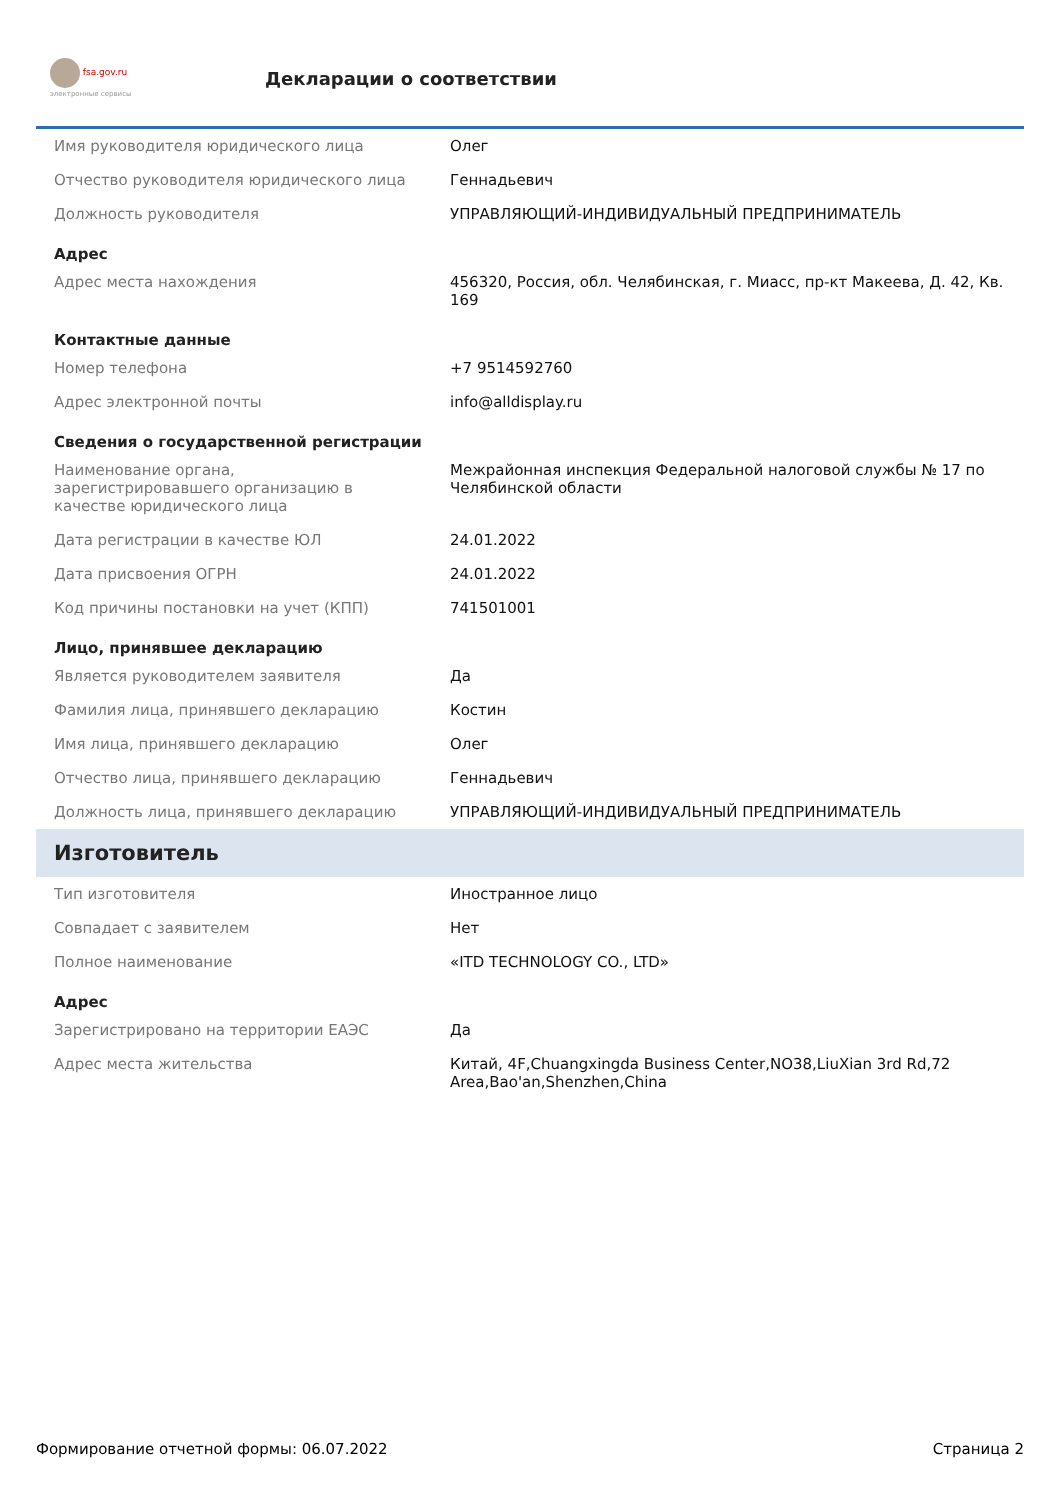fsa.gov.ru
электронные сервисы
Декларации о соответствии
| Имя руководителя юридического лица | Олег |
| Отчество руководителя юридического лица | Геннадьевич |
| Должность руководителя | УПРАВЛЯЮЩИЙ-ИНДИВИДУАЛЬНЫЙ ПРЕДПРИНИМАТЕЛЬ |
| Адрес | |
| Адрес места нахождения | 456320, Россия, обл. Челябинская, г. Миасс, пр-кт Макеева, Д. 42, Кв. 169 |
| Контактные данные | |
| Номер телефона | +7 9514592760 |
| Адрес электронной почты | info@alldisplay.ru |
| Сведения о государственной регистрации | |
| Наименование органа, зарегистрировавшего организацию в качестве юридического лица | Межрайонная инспекция Федеральной налоговой службы № 17 по Челябинской области |
| Дата регистрации в качестве ЮЛ | 24.01.2022 |
| Дата присвоения ОГРН | 24.01.2022 |
| Код причины постановки на учет (КПП) | 741501001 |
| Лицо, принявшее декларацию | |
| Является руководителем заявителя | Да |
| Фамилия лица, принявшего декларацию | Костин |
| Имя лица, принявшего декларацию | Олег |
| Отчество лица, принявшего декларацию | Геннадьевич |
| Должность лица, принявшего декларацию | УПРАВЛЯЮЩИЙ-ИНДИВИДУАЛЬНЫЙ ПРЕДПРИНИМАТЕЛЬ |
| Изготовитель | |
| Тип изготовителя | Иностранное лицо |
| Совпадает с заявителем | Нет |
| Полное наименование | «ITD TECHNOLOGY CO., LTD» |
| Адрес | |
| Зарегистрировано на территории ЕАЭС | Да |
| Адрес места жительства | Китай, 4F,Chuangxingda Business Center,NO38,LiuXian 3rd Rd,72 Area,Bao'an,Shenzhen,China |
Формирование отчетной формы: 06.07.2022 Страница 2